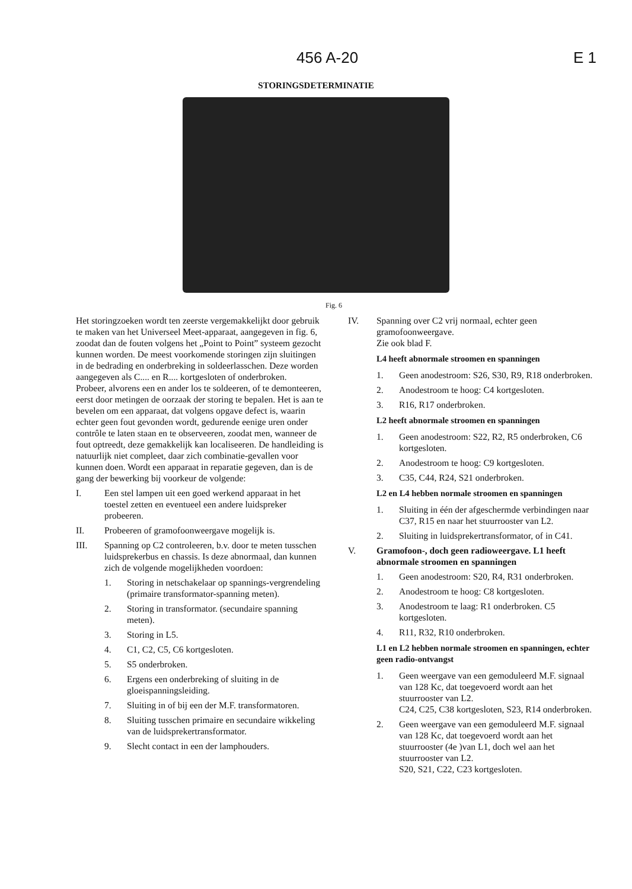456 A-20 E 1
STORINGSDETERMINATIE
Fig. 6
Het storingzoeken wordt ten zeerste vergemakkelijkt door gebruik te maken van het Universeel Meet-apparaat, aangegeven in fig. 6, zoodat dan de fouten volgens het „Point to Point” systeem gezocht kunnen worden. De meest voorkomende storingen zijn sluitingen in de bedrading en onderbreking in soldeerlasschen. Deze worden aangegeven als C.... en R.... kortgesloten of onderbroken.
Probeer, alvorens een en ander los te soldeeren, of te demonteeren, eerst door metingen de oorzaak der storing te bepalen. Het is aan te bevelen om een apparaat, dat volgens opgave defect is, waarin echter geen fout gevonden wordt, gedurende eenige uren onder contrôle te laten staan en te observeeren, zoodat men, wanneer de fout optreedt, deze gemakkelijk kan localiseeren. De handleiding is natuurlijk niet compleet, daar zich combinatie-gevallen voor kunnen doen. Wordt een apparaat in reparatie gegeven, dan is de gang der bewerking bij voorkeur de volgende:
I. Een stel lampen uit een goed werkend apparaat in het toestel zetten en eventueel een andere luidspreker probeeren.
II. Probeeren of gramofoonweergave mogelijk is.
III. Spanning op C2 controleeren, b.v. door te meten tusschen luidsprekerbus en chassis. Is deze abnormaal, dan kunnen zich de volgende mogelijkheden voordoen:
1. Storing in netschakelaar op spannings-vergrendeling (primaire transformator-spanning meten).
2. Storing in transformator. (secundaire spanning meten).
3. Storing in L5.
4. C1, C2, C5, C6 kortgesloten.
5. S5 onderbroken.
6. Ergens een onderbreking of sluiting in de gloeispanningsleiding.
7. Sluiting in of bij een der M.F. transformatoren.
8. Sluiting tusschen primaire en secundaire wikkeling van de luidsprekertransformator.
9. Slecht contact in een der lamphouders.
IV. Spanning over C2 vrij normaal, echter geen gramofoonweergave.
Zie ook blad F.
L4 heeft abnormale stroomen en spanningen
1. Geen anodestroom: S26, S30, R9, R18 onderbroken.
2. Anodestroom te hoog: C4 kortgesloten.
3. R16, R17 onderbroken.
L2 heeft abnormale stroomen en spanningen
1. Geen anodestroom: S22, R2, R5 onderbroken, C6 kortgesloten.
2. Anodestroom te hoog: C9 kortgesloten.
3. C35, C44, R24, S21 onderbroken.
L2 en L4 hebben normale stroomen en spanningen
1. Sluiting in één der afgeschermde verbindingen naar C37, R15 en naar het stuurrooster van L2.
2. Sluiting in luidsprekertransformator, of in C41.
V. Gramofoon-, doch geen radioweergave. L1 heeft abnormale stroomen en spanningen
1. Geen anodestroom: S20, R4, R31 onderbroken.
2. Anodestroom te hoog: C8 kortgesloten.
3. Anodestroom te laag: R1 onderbroken. C5 kortgesloten.
4. R11, R32, R10 onderbroken.
L1 en L2 hebben normale stroomen en spanningen, echter geen radio-ontvangst
1. Geen weergave van een gemoduleerd M.F. signaal van 128 Kc, dat toegevoerd wordt aan het stuurrooster van L2.
C24, C25, C38 kortgesloten, S23, R14 onderbroken.
2. Geen weergave van een gemoduleerd M.F. signaal van 128 Kc, dat toegevoerd wordt aan het stuurrooster (4e )van L1, doch wel aan het stuurrooster van L2.
S20, S21, C22, C23 kortgesloten.